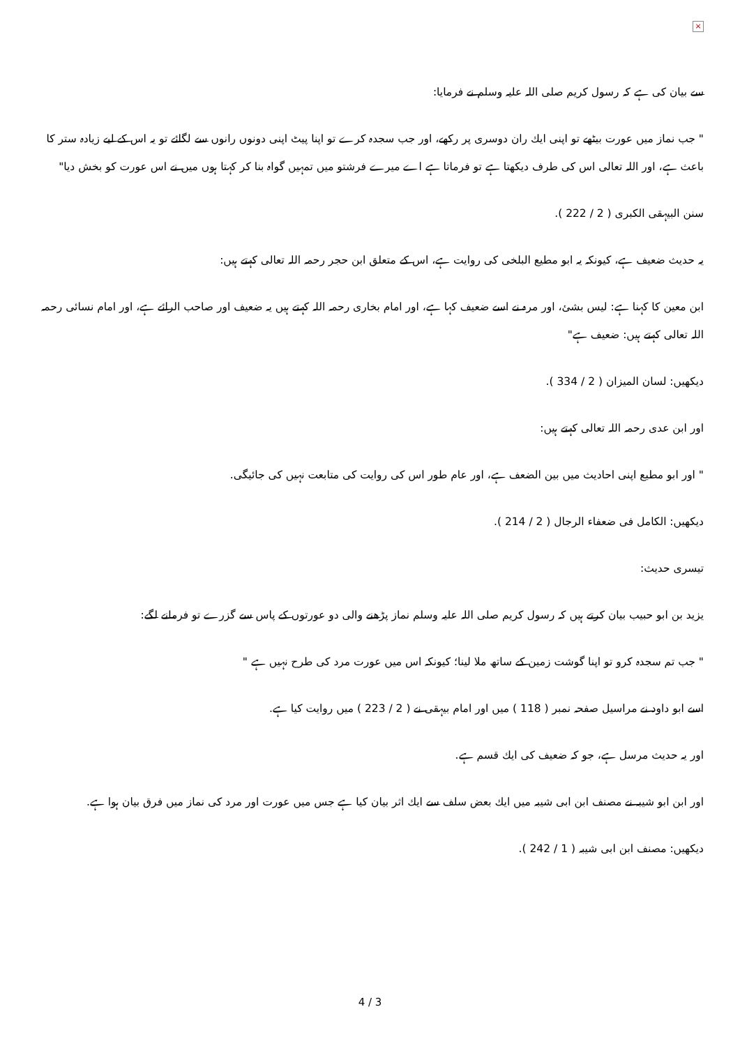×
سے بیان کی ہے کہ رسول کریم صلی اللہ علیہ وسلم نے فرمایا:
" جب نماز میں عورت بیٹھے تو اپنی ایك ران دوسری پر ركھے، اور جب سجدہ كرے تو اپنا پیٹ اپنی دونوں رانوں سے لگائے تو یہ اس كے لیے زیادہ ستر كا باعث ہے، اور اللہ تعالی اس كی طرف دیكھتا ہے تو فرماتا ہے اے میرے فرشتو میں تمہیں گواہ بنا كر كہتا ہوں میں نے اس عورت كو بخش دیا"
سنن البیہقی الكبری ( 2 / 222 ).
یہ حدیث ضعیف ہے، كیونكہ یہ ابو مطیع البلخی كی روایت ہے، اس كے متعلق ابن حجر رحمہ اللہ تعالی كہتے ہیں:
ابن معین كا كہنا ہے: لیس بشئ، اور مرہ نے اسے ضعیف كہا ہے، اور امام بخاری رحمہ اللہ كہتے ہیں یہ ضعیف اور صاحب الرائے ہے، اور امام نسائی رحمہ اللہ تعالی كہتے ہیں: ضعیف ہے"
دیكھیں: لسان المیزان ( 2 / 334 ).
اور ابن عدی رحمہ اللہ تعالی كہتے ہیں:
" اور ابو مطیع اپنی احادیث میں بین الضعف ہے، اور عام طور اس كی روایت كی متابعت نہیں كی جائیگی.
دیكھیں: الكامل فی ضعفاء الرجال ( 2 / 214 ).
تیسری حدیث:
یزید بن ابو حبیب بیان كرتے ہیں كہ رسول كریم صلی اللہ علیہ وسلم نماز پڑھنے والی دو عورتوں كے پاس سے گزرے تو فرمانے لگے:
" جب تم سجدہ كرو تو اپنا گوشت زمین كے ساتھ ملا لینا؛ كیونكہ اس میں عورت مرد كی طرح نہیں ہے "
اسے ابو داود نے مراسیل صفحہ نمبر ( 118 ) میں اور امام بیہقی نے ( 2 / 223 ) میں روایت كیا ہے.
اور یہ حدیث مرسل ہے، جو كہ ضعیف كی ایك قسم ہے.
اور ابن ابو شیبہ نے مصنف ابن ابی شیبہ میں ایك بعض سلف سے ایك اثر بیان كیا ہے جس میں عورت اور مرد كی نماز میں فرق بیان ہوا ہے.
دیكھیں: مصنف ابن ابی شیبہ ( 1 / 242 ).
4 / 3